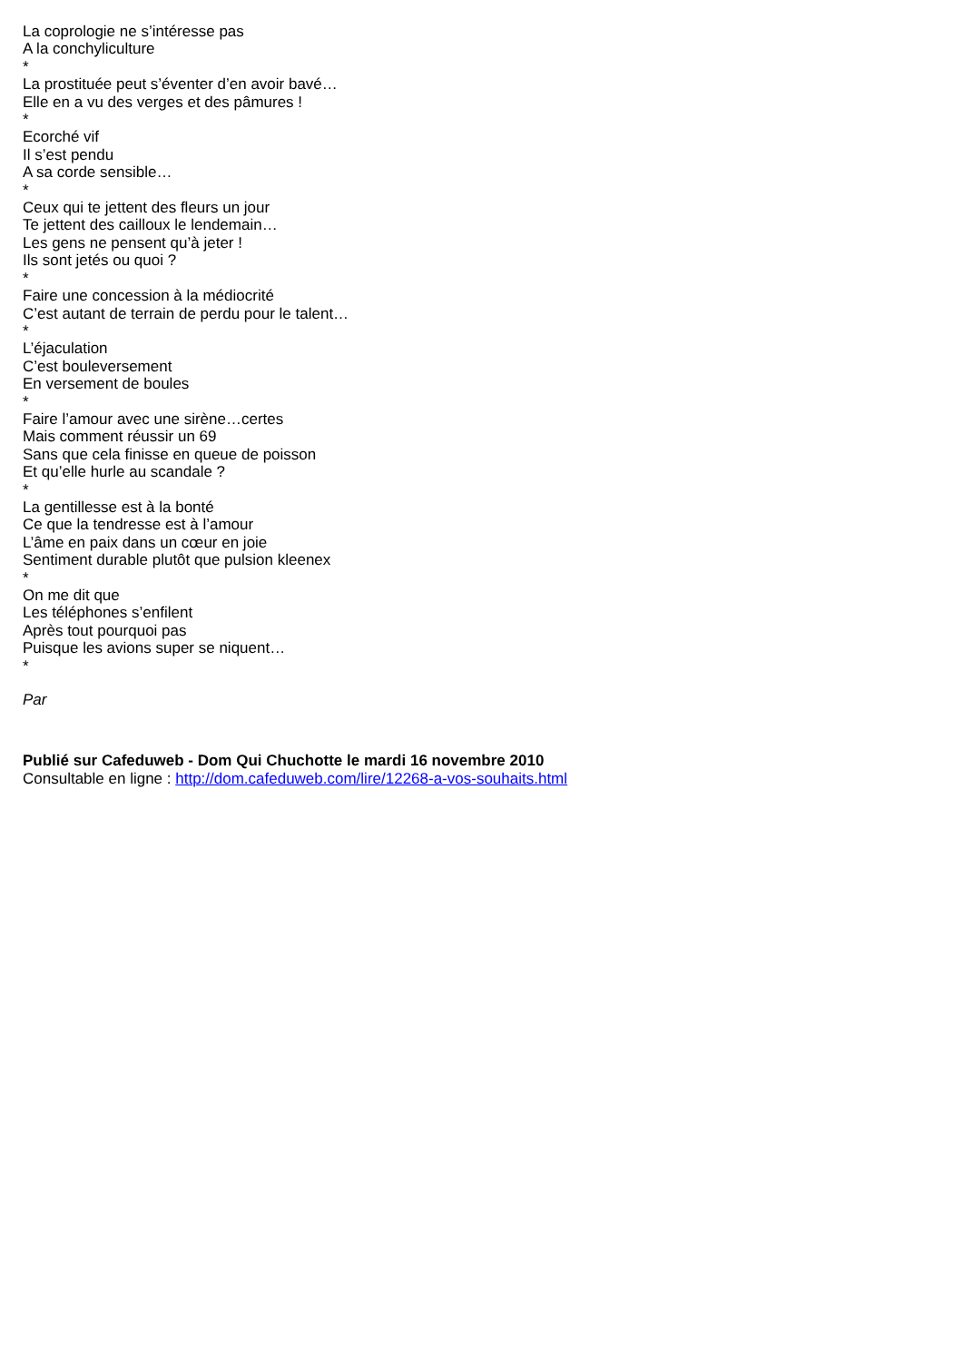La coprologie ne s’intéresse pas
A la conchyliculture
*
La prostituée peut s’éventer d’en avoir bavé…
Elle en a vu des verges et des pâmures !
*
Ecorché vif
Il s’est pendu
A sa corde sensible…
*
Ceux qui te jettent des fleurs un jour
Te jettent des cailloux le lendemain…
Les gens ne pensent qu’à jeter !
Ils sont jetés ou quoi ?
*
Faire une concession à la médiocrité
C’est autant de terrain de perdu pour le talent…
*
L’éjaculation
C’est bouleversement
En versement de boules
*
Faire l’amour avec une sirène…certes
Mais comment réussir un 69
Sans que cela finisse en queue de poisson
Et qu’elle hurle au scandale ?
*
La gentillesse est à la bonté
Ce que la tendresse est à l’amour
L’âme en paix dans un cœur en joie
Sentiment durable plutôt que pulsion kleenex
*
On me dit que
Les téléphones s’enfilent
Après tout pourquoi pas
Puisque les avions super se niquent…
*
Par
Publié sur Cafeduweb - Dom Qui Chuchotte le mardi 16 novembre 2010
Consultable en ligne : http://dom.cafeduweb.com/lire/12268-a-vos-souhaits.html